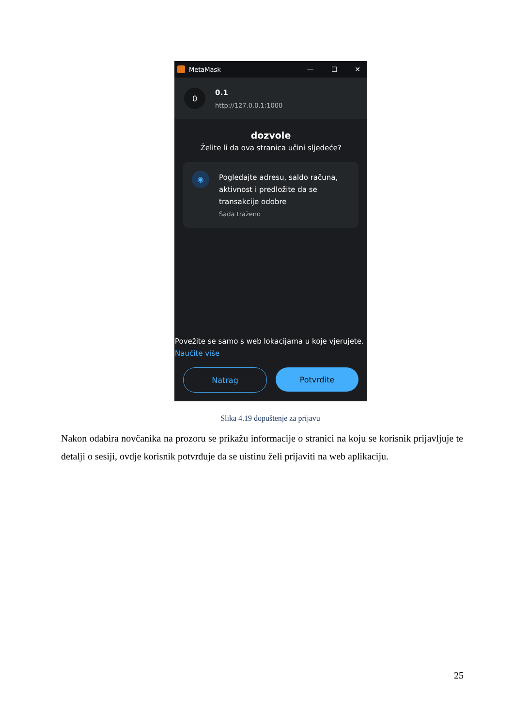MetaMask — ☐ ✕
0
0.1
http://127.0.0.1:1000
dozvole
Želite li da ova stranica učini sljedeće?
◉
Pogledajte adresu, saldo računa, aktivnost i predložite da se transakcije odobre
Sada traženo
Povežite se samo s web lokacijama u koje vjerujete.
Naučite više
Natrag Potvrdite
Slika 4.19 dopuštenje za prijavu
Nakon odabira novčanika na prozoru se prikažu informacije o stranici na koju se korisnik prijavljuje te detalji o sesiji, ovdje korisnik potvrđuje da se uistinu želi prijaviti na web aplikaciju.
25